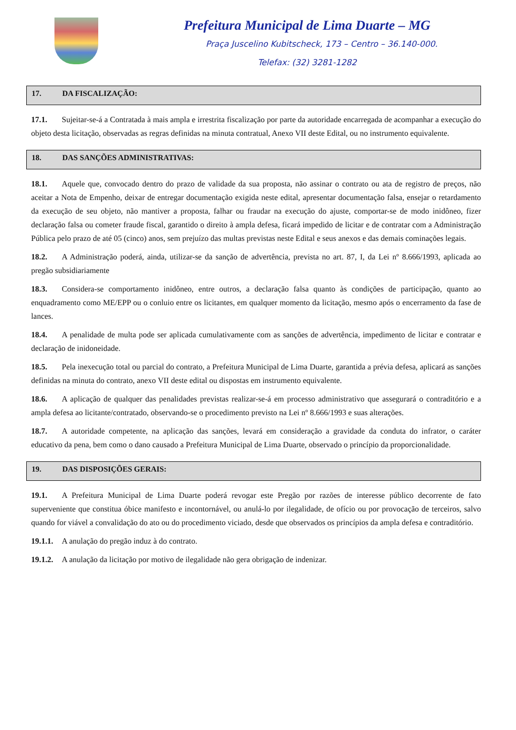Prefeitura Municipal de Lima Duarte – MG
Praça Juscelino Kubitscheck, 173 – Centro – 36.140-000.
Telefax: (32) 3281-1282
17. DA FISCALIZAÇÃO:
17.1. Sujeitar-se-á a Contratada à mais ampla e irrestrita fiscalização por parte da autoridade encarregada de acompanhar a execução do objeto desta licitação, observadas as regras definidas na minuta contratual, Anexo VII deste Edital, ou no instrumento equivalente.
18. DAS SANÇÕES ADMINISTRATIVAS:
18.1. Aquele que, convocado dentro do prazo de validade da sua proposta, não assinar o contrato ou ata de registro de preços, não aceitar a Nota de Empenho, deixar de entregar documentação exigida neste edital, apresentar documentação falsa, ensejar o retardamento da execução de seu objeto, não mantiver a proposta, falhar ou fraudar na execução do ajuste, comportar-se de modo inidôneo, fizer declaração falsa ou cometer fraude fiscal, garantido o direito à ampla defesa, ficará impedido de licitar e de contratar com a Administração Pública pelo prazo de até 05 (cinco) anos, sem prejuízo das multas previstas neste Edital e seus anexos e das demais cominações legais.
18.2. A Administração poderá, ainda, utilizar-se da sanção de advertência, prevista no art. 87, I, da Lei nº 8.666/1993, aplicada ao pregão subsidiariamente
18.3. Considera-se comportamento inidôneo, entre outros, a declaração falsa quanto às condições de participação, quanto ao enquadramento como ME/EPP ou o conluio entre os licitantes, em qualquer momento da licitação, mesmo após o encerramento da fase de lances.
18.4. A penalidade de multa pode ser aplicada cumulativamente com as sanções de advertência, impedimento de licitar e contratar e declaração de inidoneidade.
18.5. Pela inexecução total ou parcial do contrato, a Prefeitura Municipal de Lima Duarte, garantida a prévia defesa, aplicará as sanções definidas na minuta do contrato, anexo VII deste edital ou dispostas em instrumento equivalente.
18.6. A aplicação de qualquer das penalidades previstas realizar-se-á em processo administrativo que assegurará o contraditório e a ampla defesa ao licitante/contratado, observando-se o procedimento previsto na Lei nº 8.666/1993 e suas alterações.
18.7. A autoridade competente, na aplicação das sanções, levará em consideração a gravidade da conduta do infrator, o caráter educativo da pena, bem como o dano causado a Prefeitura Municipal de Lima Duarte, observado o princípio da proporcionalidade.
19. DAS DISPOSIÇÕES GERAIS:
19.1. A Prefeitura Municipal de Lima Duarte poderá revogar este Pregão por razões de interesse público decorrente de fato superveniente que constitua óbice manifesto e incontornável, ou anulá-lo por ilegalidade, de ofício ou por provocação de terceiros, salvo quando for viável a convalidação do ato ou do procedimento viciado, desde que observados os princípios da ampla defesa e contraditório.
19.1.1. A anulação do pregão induz à do contrato.
19.1.2. A anulação da licitação por motivo de ilegalidade não gera obrigação de indenizar.